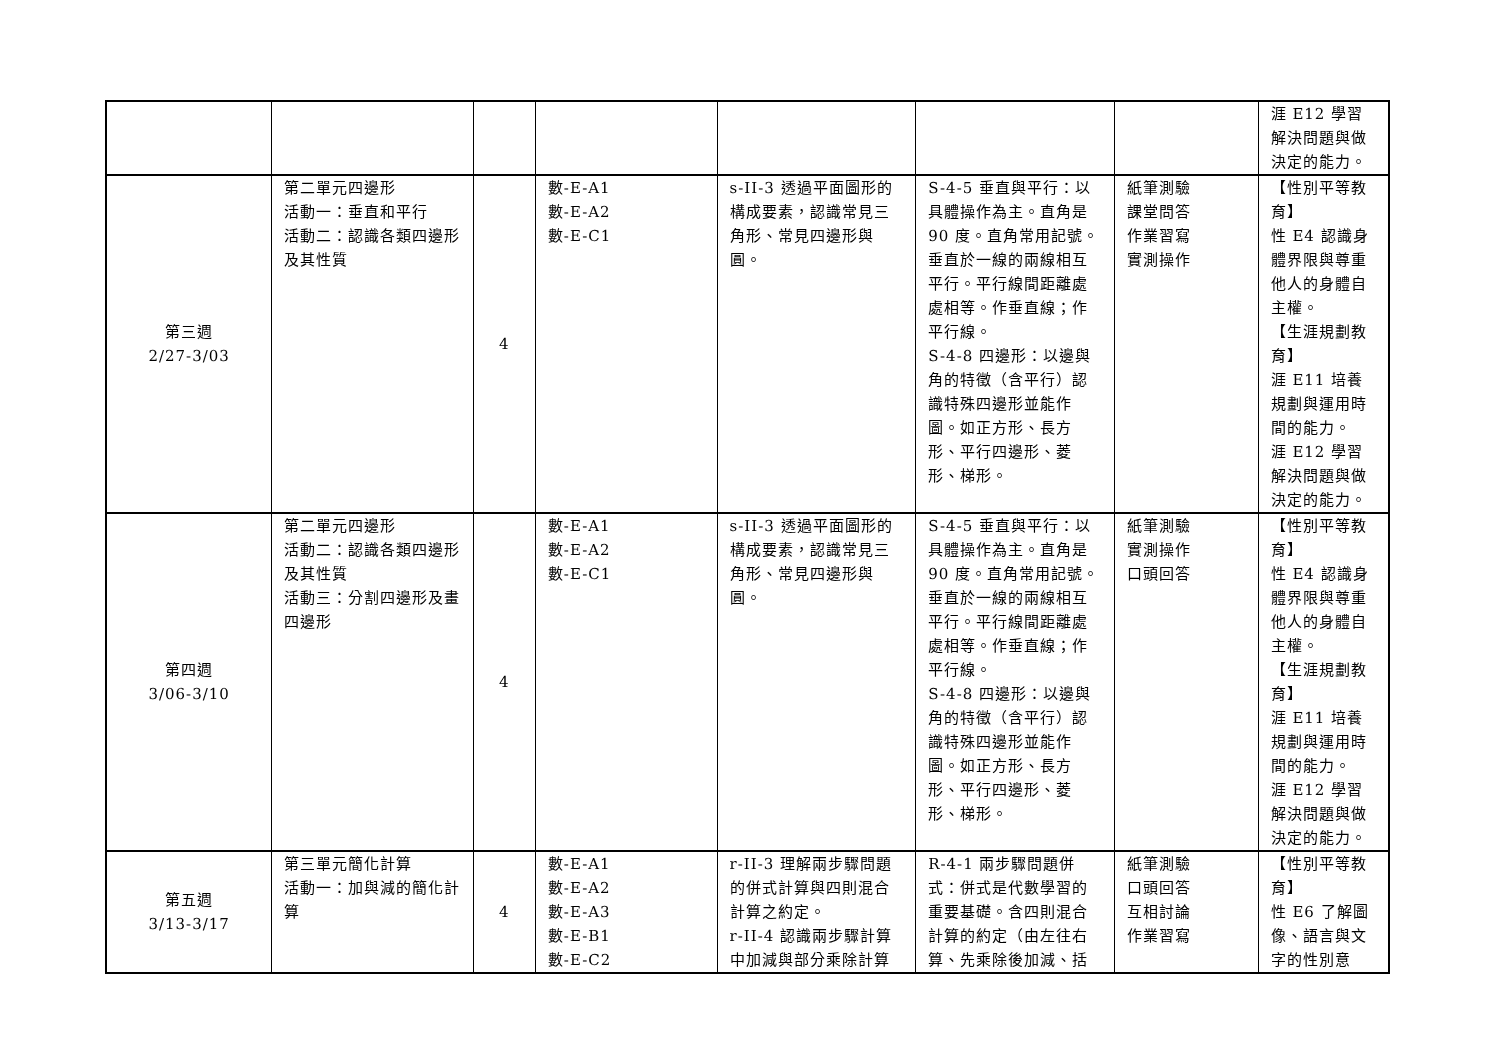| | | | | | | | 涯 E12 學習解決問題與做決定的能力。 |
| 第三週 2/27-3/03 | 第二單元四邊形 活動一：垂直和平行 活動二：認識各類四邊形及其性質 | 4 | 數-E-A1 數-E-A2 數-E-C1 | s-II-3 透過平面圖形的構成要素，認識常見三角形、常見四邊形與圓。 | S-4-5 垂直與平行：以具體操作為主。直角是 90 度。直角常用記號。垂直於一線的兩線相互平行。平行線間距離處處相等。作垂直線；作平行線。 S-4-8 四邊形：以邊與角的特徵（含平行）認識特殊四邊形並能作圖。如正方形、長方形、平行四邊形、菱形、梯形。 | 紙筆測驗 課堂問答 作業習寫 實測操作 | 【性別平等教育】 性 E4 認識身體界限與尊重他人的身體自主權。 【生涯規劃教育】 涯 E11 培養規劃與運用時間的能力。 涯 E12 學習解決問題與做決定的能力。 |
| 第四週 3/06-3/10 | 第二單元四邊形 活動二：認識各類四邊形及其性質 活動三：分割四邊形及畫四邊形 | 4 | 數-E-A1 數-E-A2 數-E-C1 | s-II-3 透過平面圖形的構成要素，認識常見三角形、常見四邊形與圓。 | S-4-5 垂直與平行：以具體操作為主。直角是 90 度。直角常用記號。垂直於一線的兩線相互平行。平行線間距離處處相等。作垂直線；作平行線。 S-4-8 四邊形：以邊與角的特徵（含平行）認識特殊四邊形並能作圖。如正方形、長方形、平行四邊形、菱形、梯形。 | 紙筆測驗 實測操作 口頭回答 | 【性別平等教育】 性 E4 認識身體界限與尊重他人的身體自主權。 【生涯規劃教育】 涯 E11 培養規劃與運用時間的能力。 涯 E12 學習解決問題與做決定的能力。 |
| 第五週 3/13-3/17 | 第三單元簡化計算 活動一：加與減的簡化計算 | 4 | 數-E-A1 數-E-A2 數-E-A3 數-E-B1 數-E-C2 | r-II-3 理解兩步驟問題的併式計算與四則混合計算之約定。 r-II-4 認識兩步驟計算中加減與部分乘除計算 | R-4-1 兩步驟問題併式：併式是代數學習的重要基礎。含四則混合計算的約定（由左往右算、先乘除後加減、括 | 紙筆測驗 口頭回答 互相討論 作業習寫 | 【性別平等教育】 性 E6 了解圖像、語言與文字的性別意 |